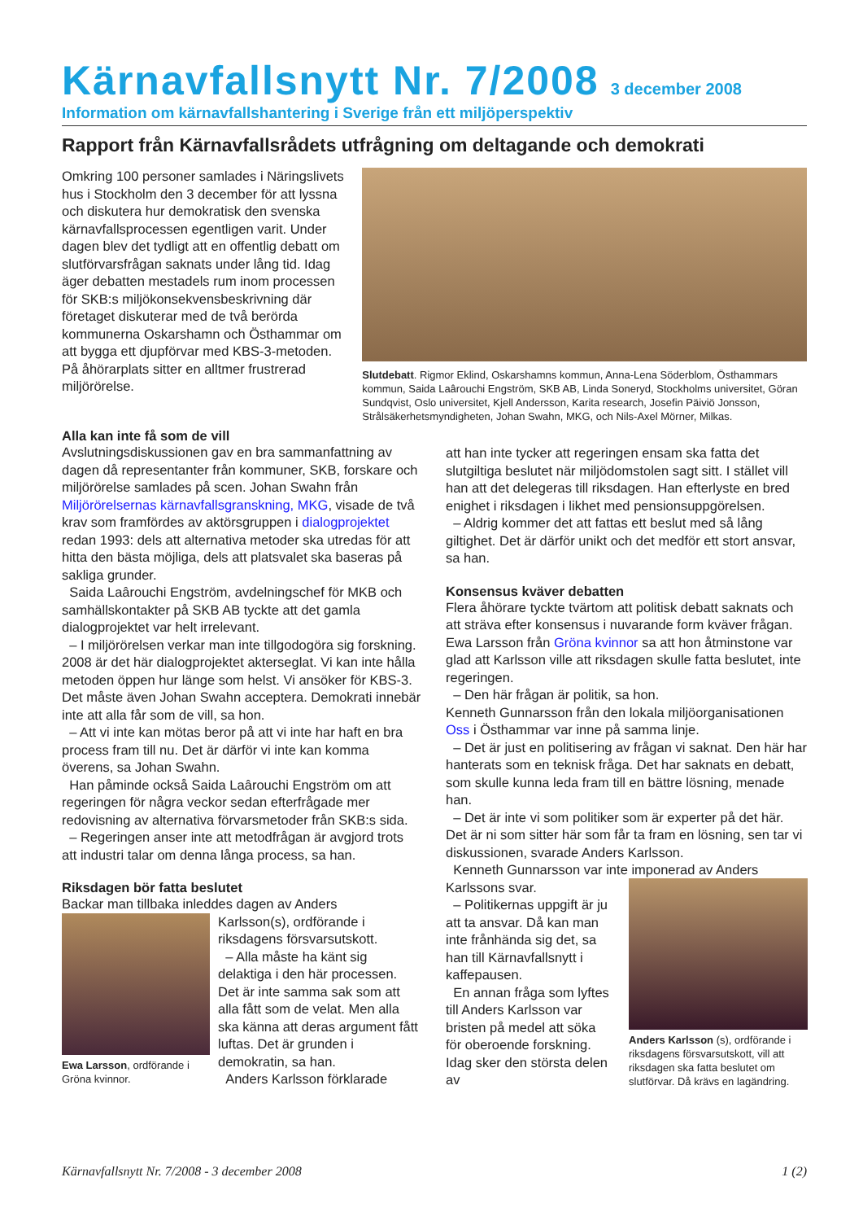Kärnavfallsnytt Nr. 7/2008
3 december 2008
Information om kärnavfallshantering i Sverige från ett miljöperspektiv
Rapport från Kärnavfallsrådets utfrågning om deltagande och demokrati
Omkring 100 personer samlades i Näringslivets hus i Stockholm den 3 december för att lyssna och diskutera hur demokratisk den svenska kärnavfallsprocessen egentligen varit. Under dagen blev det tydligt att en offentlig debatt om slutförvarsfrågan saknats under lång tid. Idag äger debatten mestadels rum inom processen för SKB:s miljökonsekvensbeskrivning där företaget diskuterar med de två berörda kommunerna Oskarshamn och Östhammar om att bygga ett djupförvar med KBS-3-metoden. På åhörarplats sitter en alltmer frustrerad miljörörelse.
Slutdebatt. Rigmor Eklind, Oskarshamns kommun, Anna-Lena Söderblom, Östhammars kommun, Saida Laârouchi Engström, SKB AB, Linda Soneryd, Stockholms universitet, Göran Sundqvist, Oslo universitet, Kjell Andersson, Karita research, Josefin Päiviö Jonsson, Strålsäkerhetsmyndigheten, Johan Swahn, MKG, och Nils-Axel Mörner, Milkas.
Alla kan inte få som de vill
Avslutningsdiskussionen gav en bra sammanfattning av dagen då representanter från kommuner, SKB, forskare och miljörörelse samlades på scen. Johan Swahn från Miljörörelsernas kärnavfallsgranskning, MKG, visade de två krav som framfördes av aktörsgruppen i dialogprojektet redan 1993: dels att alternativa metoder ska utredas för att hitta den bästa möjliga, dels att platsvalet ska baseras på sakliga grunder.
Saida Laârouchi Engström, avdelningschef för MKB och samhällskontakter på SKB AB tyckte att det gamla dialogprojektet var helt irrelevant.
– I miljörörelsen verkar man inte tillgodogöra sig forskning. 2008 är det här dialogprojektet akterseglat. Vi kan inte hålla metoden öppen hur länge som helst. Vi ansöker för KBS-3. Det måste även Johan Swahn acceptera. Demokrati innebär inte att alla får som de vill, sa hon.
– Att vi inte kan mötas beror på att vi inte har haft en bra process fram till nu. Det är därför vi inte kan komma överens, sa Johan Swahn.
Han påminde också Saida Laârouchi Engström om att regeringen för några veckor sedan efterfrågade mer redovisning av alternativa förvarsmetoder från SKB:s sida.
– Regeringen anser inte att metodfrågan är avgjord trots att industri talar om denna långa process, sa han.
Riksdagen bör fatta beslutet
Backar man tillbaka inleddes dagen av Anders
Ewa Larsson, ordförande i Gröna kvinnor.
Karlsson(s), ordförande i riksdagens försvarsutskott.
– Alla måste ha känt sig delaktiga i den här processen. Det är inte samma sak som att alla fått som de velat. Men alla ska känna att deras argument fått luftas. Det är grunden i demokratin, sa han.
Anders Karlsson förklarade
att han inte tycker att regeringen ensam ska fatta det slutgiltiga beslutet när miljödomstolen sagt sitt. I stället vill han att det delegeras till riksdagen. Han efterlyste en bred enighet i riksdagen i likhet med pensionsuppgörelsen.
– Aldrig kommer det att fattas ett beslut med så lång giltighet. Det är därför unikt och det medför ett stort ansvar, sa han.
Konsensus kväver debatten
Flera åhörare tyckte tvärtom att politisk debatt saknats och att sträva efter konsensus i nuvarande form kväver frågan. Ewa Larsson från Gröna kvinnor sa att hon åtminstone var glad att Karlsson ville att riksdagen skulle fatta beslutet, inte regeringen.
– Den här frågan är politik, sa hon.
Kenneth Gunnarsson från den lokala miljöorganisationen Oss i Östhammar var inne på samma linje.
– Det är just en politisering av frågan vi saknat. Den här har hanterats som en teknisk fråga. Det har saknats en debatt, som skulle kunna leda fram till en bättre lösning, menade han.
– Det är inte vi som politiker som är experter på det här. Det är ni som sitter här som får ta fram en lösning, sen tar vi diskussionen, svarade Anders Karlsson.
Kenneth Gunnarsson var inte imponerad av Anders Karlssons svar.
– Politikernas uppgift är ju att ta ansvar. Då kan man inte frånhända sig det, sa han till Kärnavfallsnytt i kaffepausen.
En annan fråga som lyftes till Anders Karlsson var bristen på medel att söka för oberoende forskning. Idag sker den största delen av
Anders Karlsson (s), ordförande i riksdagens försvarsutskott, vill att riksdagen ska fatta beslutet om slutförvar. Då krävs en lagändring.
Kärnavfallsnytt Nr. 7/2008 - 3 december 2008 1 (2)